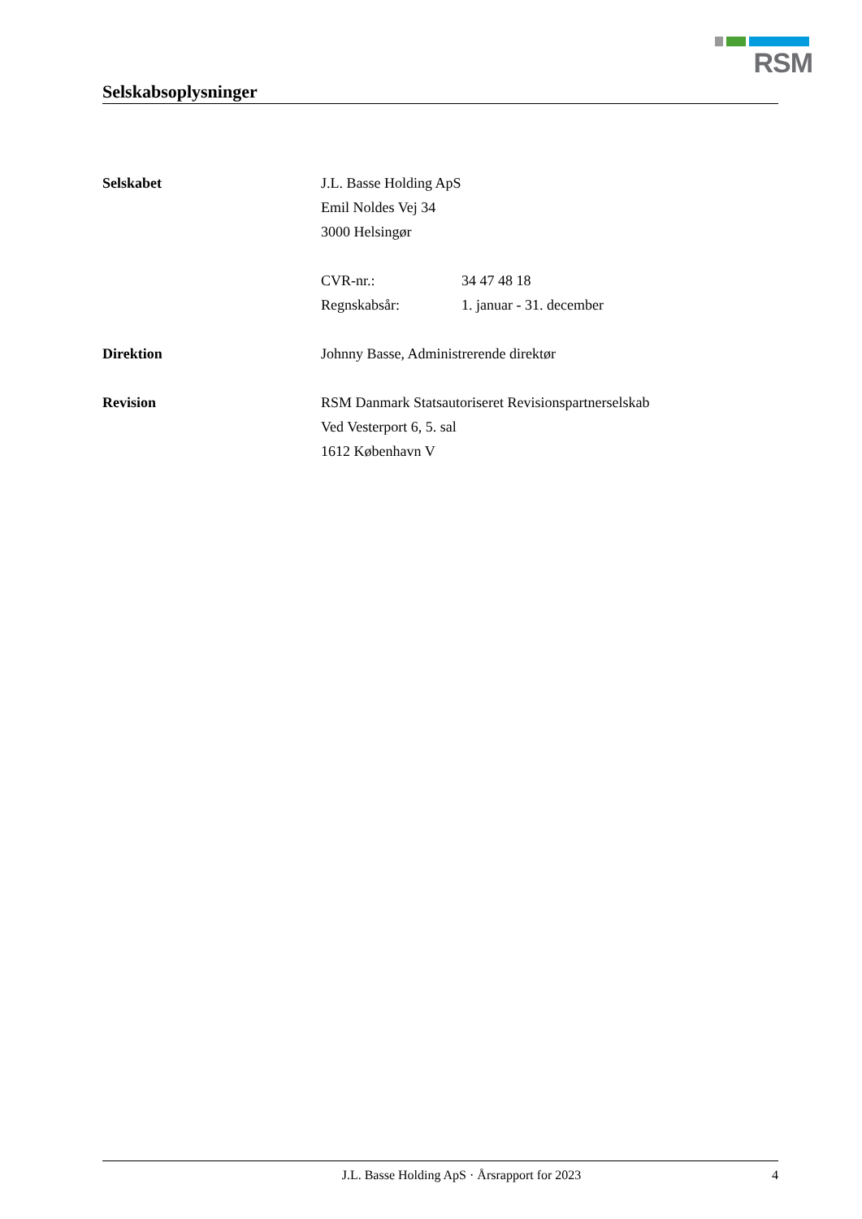RSM
Selskabsoplysninger
Selskabet J.L. Basse Holding ApS
Emil Noldes Vej 34
3000 Helsingør
CVR-nr.: 34 47 48 18
Regnskabsår: 1. januar - 31. december
Direktion Johnny Basse, Administrerende direktør
Revision RSM Danmark Statsautoriseret Revisionspartnerselskab
Ved Vesterport 6, 5. sal
1612 København V
J.L. Basse Holding ApS · Årsrapport for 2023 4